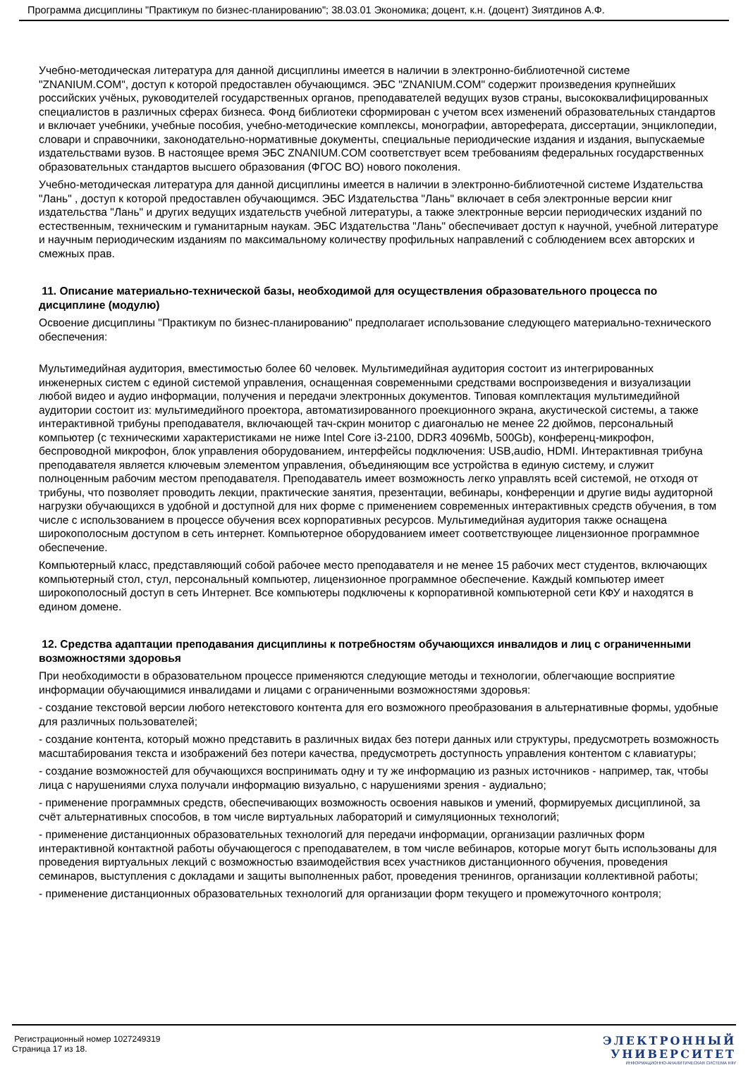Программа дисциплины "Практикум по бизнес-планированию"; 38.03.01 Экономика; доцент, к.н. (доцент) Зиятдинов А.Ф.
Учебно-методическая литература для данной дисциплины имеется в наличии в электронно-библиотечной системе "ZNANIUM.COM", доступ к которой предоставлен обучающимся. ЭБС "ZNANIUM.COM" содержит произведения крупнейших российских учёных, руководителей государственных органов, преподавателей ведущих вузов страны, высококвалифицированных специалистов в различных сферах бизнеса. Фонд библиотеки сформирован с учетом всех изменений образовательных стандартов и включает учебники, учебные пособия, учебно-методические комплексы, монографии, автореферата, диссертации, энциклопедии, словари и справочники, законодательно-нормативные документы, специальные периодические издания и издания, выпускаемые издательствами вузов. В настоящее время ЭБС ZNANIUM.COM соответствует всем требованиям федеральных государственных образовательных стандартов высшего образования (ФГОС ВО) нового поколения.
Учебно-методическая литература для данной дисциплины имеется в наличии в электронно-библиотечной системе Издательства "Лань" , доступ к которой предоставлен обучающимся. ЭБС Издательства "Лань" включает в себя электронные версии книг издательства "Лань" и других ведущих издательств учебной литературы, а также электронные версии периодических изданий по естественным, техническим и гуманитарным наукам. ЭБС Издательства "Лань" обеспечивает доступ к научной, учебной литературе и научным периодическим изданиям по максимальному количеству профильных направлений с соблюдением всех авторских и смежных прав.
11. Описание материально-технической базы, необходимой для осуществления образовательного процесса по дисциплине (модулю)
Освоение дисциплины "Практикум по бизнес-планированию" предполагает использование следующего материально-технического обеспечения:
Мультимедийная аудитория, вместимостью более 60 человек. Мультимедийная аудитория состоит из интегрированных инженерных систем с единой системой управления, оснащенная современными средствами воспроизведения и визуализации любой видео и аудио информации, получения и передачи электронных документов. Типовая комплектация мультимедийной аудитории состоит из: мультимедийного проектора, автоматизированного проекционного экрана, акустической системы, а также интерактивной трибуны преподавателя, включающей тач-скрин монитор с диагональю не менее 22 дюймов, персональный компьютер (с техническими характеристиками не ниже Intel Core i3-2100, DDR3 4096Mb, 500Gb), конференц-микрофон, беспроводной микрофон, блок управления оборудованием, интерфейсы подключения: USB,audio, HDMI. Интерактивная трибуна преподавателя является ключевым элементом управления, объединяющим все устройства в единую систему, и служит полноценным рабочим местом преподавателя. Преподаватель имеет возможность легко управлять всей системой, не отходя от трибуны, что позволяет проводить лекции, практические занятия, презентации, вебинары, конференции и другие виды аудиторной нагрузки обучающихся в удобной и доступной для них форме с применением современных интерактивных средств обучения, в том числе с использованием в процессе обучения всех корпоративных ресурсов. Мультимедийная аудитория также оснащена широкополосным доступом в сеть интернет. Компьютерное оборудованием имеет соответствующее лицензионное программное обеспечение.
Компьютерный класс, представляющий собой рабочее место преподавателя и не менее 15 рабочих мест студентов, включающих компьютерный стол, стул, персональный компьютер, лицензионное программное обеспечение. Каждый компьютер имеет широкополосный доступ в сеть Интернет. Все компьютеры подключены к корпоративной компьютерной сети КФУ и находятся в едином домене.
12. Средства адаптации преподавания дисциплины к потребностям обучающихся инвалидов и лиц с ограниченными возможностями здоровья
При необходимости в образовательном процессе применяются следующие методы и технологии, облегчающие восприятие информации обучающимися инвалидами и лицами с ограниченными возможностями здоровья:
- создание текстовой версии любого нетекстового контента для его возможного преобразования в альтернативные формы, удобные для различных пользователей;
- создание контента, который можно представить в различных видах без потери данных или структуры, предусмотреть возможность масштабирования текста и изображений без потери качества, предусмотреть доступность управления контентом с клавиатуры;
- создание возможностей для обучающихся воспринимать одну и ту же информацию из разных источников - например, так, чтобы лица с нарушениями слуха получали информацию визуально, с нарушениями зрения - аудиально;
- применение программных средств, обеспечивающих возможность освоения навыков и умений, формируемых дисциплиной, за счёт альтернативных способов, в том числе виртуальных лабораторий и симуляционных технологий;
- применение дистанционных образовательных технологий для передачи информации, организации различных форм интерактивной контактной работы обучающегося с преподавателем, в том числе вебинаров, которые могут быть использованы для проведения виртуальных лекций с возможностью взаимодействия всех участников дистанционного обучения, проведения семинаров, выступления с докладами и защиты выполненных работ, проведения тренингов, организации коллективной работы;
- применение дистанционных образовательных технологий для организации форм текущего и промежуточного контроля;
Регистрационный номер 1027249319
Страница 17 из 18.
ЭЛЕКТРОННЫЙ
УНИВЕРСИТЕТ
ИНФОРМАЦИОННО-АНАЛИТИЧЕСКАЯ СИСТЕМА КФУ